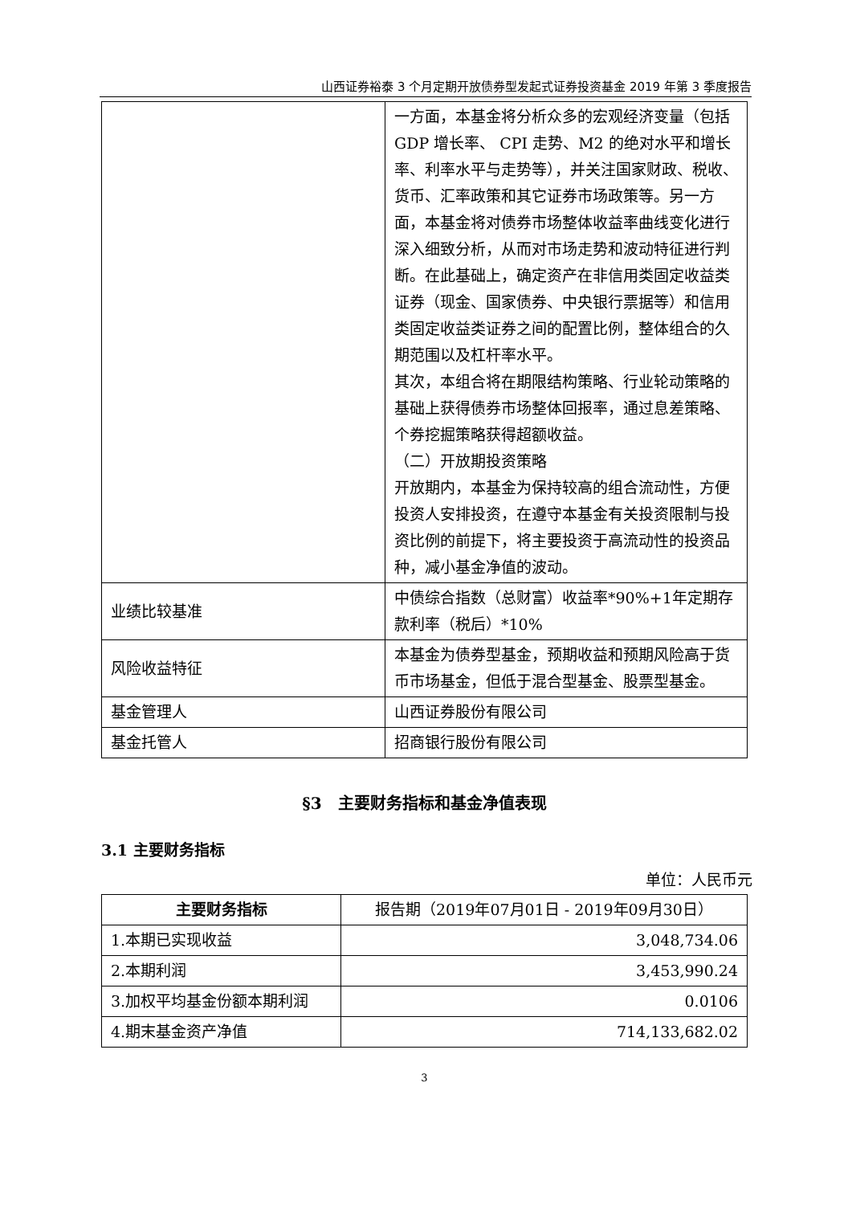山西证券裕泰 3 个月定期开放债券型发起式证券投资基金 2019 年第 3 季度报告
| | 一方面，本基金将分析众多的宏观经济变量（包括 GDP 增长率、 CPI 走势、M2 的绝对水平和增长率、利率水平与走势等），并关注国家财政、税收、货币、汇率政策和其它证券市场政策等。另一方面，本基金将对债券市场整体收益率曲线变化进行深入细致分析，从而对市场走势和波动特征进行判断。在此基础上，确定资产在非信用类固定收益类证券（现金、国家债券、中央银行票据等）和信用类固定收益类证券之间的配置比例，整体组合的久期范围以及杠杆率水平。 其次，本组合将在期限结构策略、行业轮动策略的基础上获得债券市场整体回报率，通过息差策略、个券挖掘策略获得超额收益。 （二）开放期投资策略 开放期内，本基金为保持较高的组合流动性，方便投资人安排投资，在遵守本基金有关投资限制与投资比例的前提下，将主要投资于高流动性的投资品种，减小基金净值的波动。 |
| 业绩比较基准 | 中债综合指数（总财富）收益率*90%+1年定期存款利率（税后）*10% |
| 风险收益特征 | 本基金为债券型基金，预期收益和预期风险高于货币市场基金，但低于混合型基金、股票型基金。 |
| 基金管理人 | 山西证券股份有限公司 |
| 基金托管人 | 招商银行股份有限公司 |
§3　主要财务指标和基金净值表现
3.1 主要财务指标
单位：人民币元
| 主要财务指标 | 报告期（2019年07月01日 - 2019年09月30日） |
| 1.本期已实现收益 | 3,048,734.06 |
| 2.本期利润 | 3,453,990.24 |
| 3.加权平均基金份额本期利润 | 0.0106 |
| 4.期末基金资产净值 | 714,133,682.02 |
3